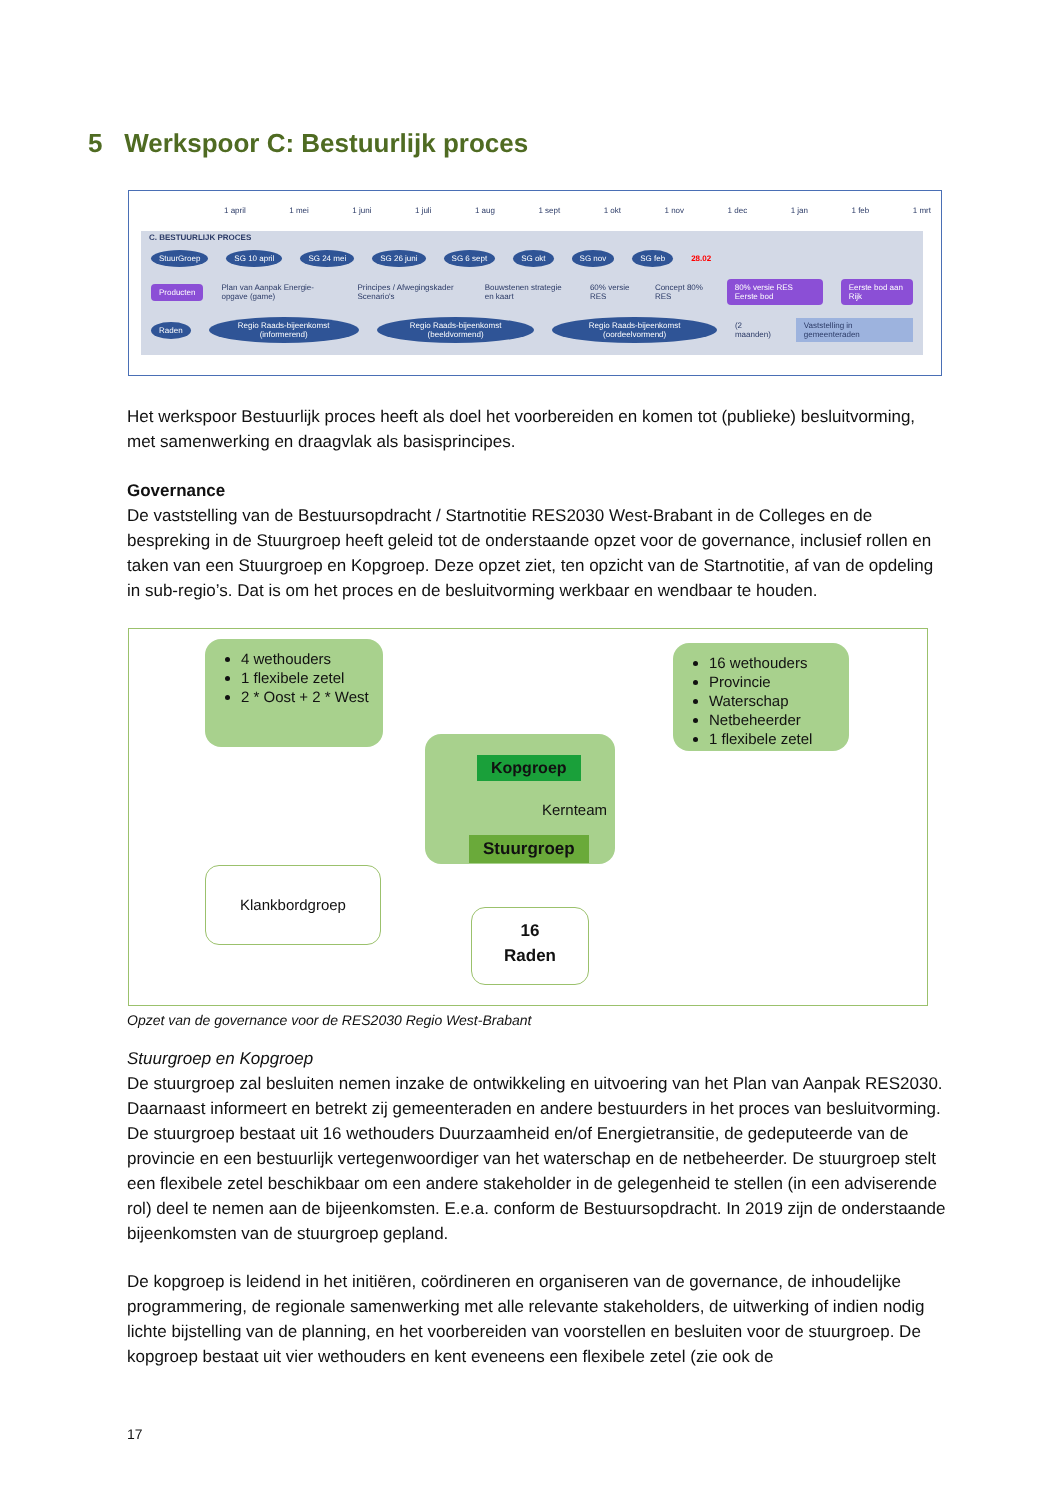5 Werkspoor C: Bestuurlijk proces
1 april 1 mei 1 juni 1 juli 1 aug 1 sept 1 okt 1 nov 1 dec 1 jan 1 feb 1 mrt
C. BESTUURLIJK PROCES
StuurGroep SG 10 april SG 24 mei SG 26 juni SG 6 sept SG okt SG nov SG feb 28.02
Producten Plan van Aanpak Energie-opgave (game) Principes / Afwegingskader Scenario's Bouwstenen strategie en kaart 60% versie RES Concept 80% RES 80% versie RES Eerste bod Eerste bod aan Rijk
Raden Regio Raads-bijeenkomst (informerend) Regio Raads-bijeenkomst (beeldvormend) Regio Raads-bijeenkomst (oordeelvormend) (2 maanden) Vaststelling in gemeenteraden
Het werkspoor Bestuurlijk proces heeft als doel het voorbereiden en komen tot (publieke) besluitvorming, met samenwerking en draagvlak als basisprincipes.
Governance
De vaststelling van de Bestuursopdracht / Startnotitie RES2030 West-Brabant in de Colleges en de bespreking in de Stuurgroep heeft geleid tot de onderstaande opzet voor de governance, inclusief rollen en taken van een Stuurgroep en Kopgroep. Deze opzet ziet, ten opzicht van de Startnotitie, af van de opdeling in sub-regio’s. Dat is om het proces en de besluitvorming werkbaar en wendbaar te houden.
4 wethouders
1 flexibele zetel
2 * Oost + 2 * West
16 wethouders
Provincie
Waterschap
Netbeheerder
1 flexibele zetel
Kopgroep
Kernteam
Stuurgroep
Klankbordgroep
16
Raden
Opzet van de governance voor de RES2030 Regio West-Brabant
Stuurgroep en Kopgroep
De stuurgroep zal besluiten nemen inzake de ontwikkeling en uitvoering van het Plan van Aanpak RES2030. Daarnaast informeert en betrekt zij gemeenteraden en andere bestuurders in het proces van besluitvorming. De stuurgroep bestaat uit 16 wethouders Duurzaamheid en/of Energietransitie, de gedeputeerde van de provincie en een bestuurlijk vertegenwoordiger van het waterschap en de netbeheerder. De stuurgroep stelt een flexibele zetel beschikbaar om een andere stakeholder in de gelegenheid te stellen (in een adviserende rol) deel te nemen aan de bijeenkomsten. E.e.a. conform de Bestuursopdracht. In 2019 zijn de onderstaande bijeenkomsten van de stuurgroep gepland.
De kopgroep is leidend in het initiëren, coördineren en organiseren van de governance, de inhoudelijke programmering, de regionale samenwerking met alle relevante stakeholders, de uitwerking of indien nodig lichte bijstelling van de planning, en het voorbereiden van voorstellen en besluiten voor de stuurgroep. De kopgroep bestaat uit vier wethouders en kent eveneens een flexibele zetel (zie ook de
17